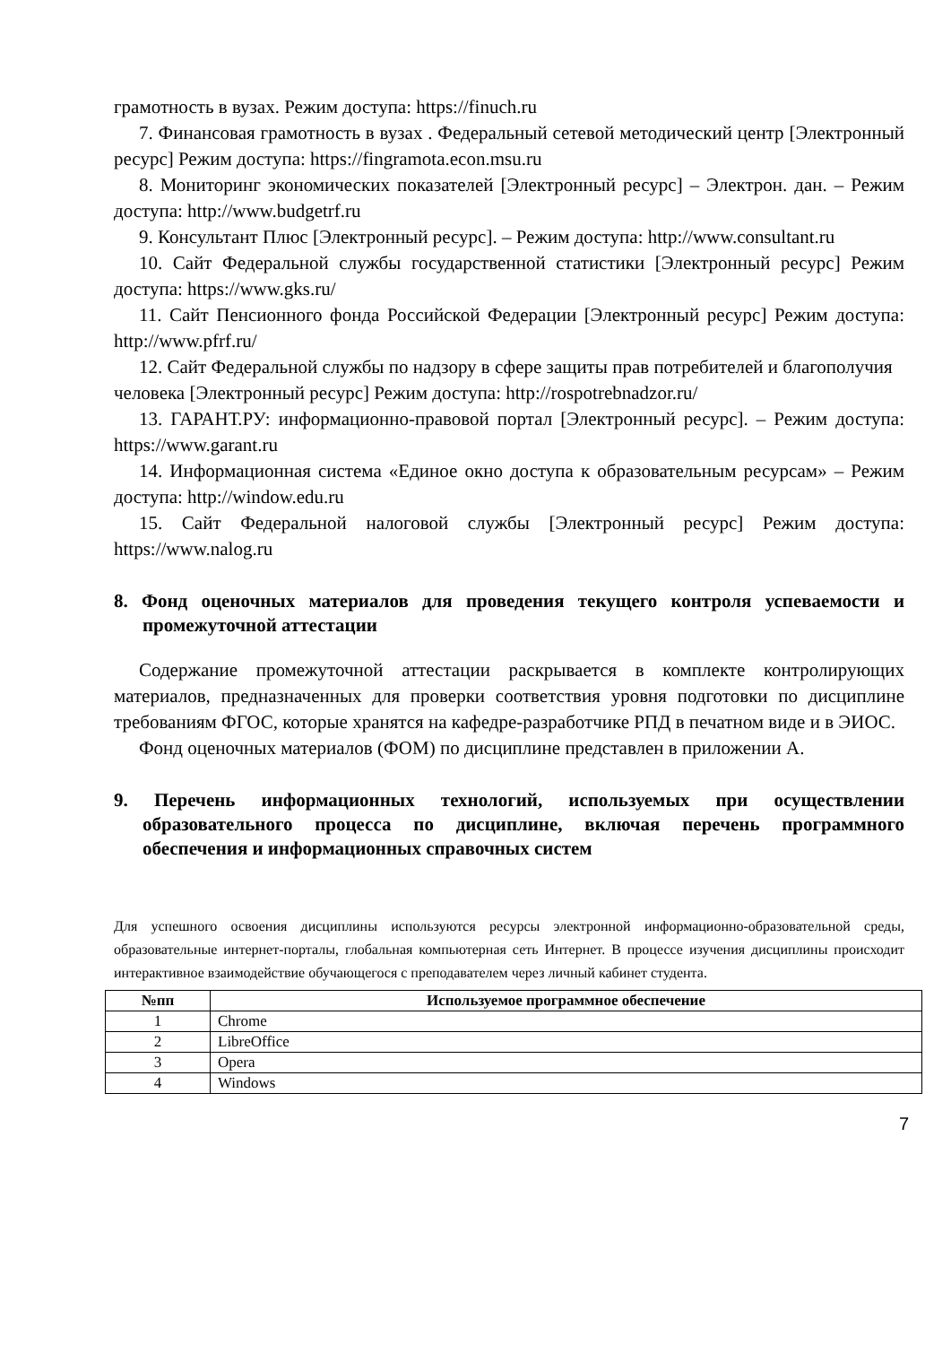грамотность в вузах. Режим доступа: https://finuch.ru
7. Финансовая грамотность в вузах . Федеральный сетевой методический центр [Электронный ресурс] Режим доступа: https://fingramota.econ.msu.ru
8. Мониторинг экономических показателей [Электронный ресурс] – Электрон. дан. – Режим доступа: http://www.budgetrf.ru
9. Консультант Плюс [Электронный ресурс]. – Режим доступа: http://www.consultant.ru
10. Сайт Федеральной службы государственной статистики [Электронный ресурс] Режим доступа: https://www.gks.ru/
11. Сайт Пенсионного фонда Российской Федерации [Электронный ресурс] Режим доступа: http://www.pfrf.ru/
12. Сайт Федеральной службы по надзору в сфере защиты прав потребителей и благополучия
человека [Электронный ресурс] Режим доступа: http://rospotrebnadzor.ru/
13. ГАРАНТ.РУ: информационно-правовой портал [Электронный ресурс]. – Режим доступа: https://www.garant.ru
14. Информационная система «Единое окно доступа к образовательным ресурсам» – Режим доступа: http://window.edu.ru
15. Сайт Федеральной налоговой службы [Электронный ресурс] Режим доступа: https://www.nalog.ru
8. Фонд оценочных материалов для проведения текущего контроля успеваемости и промежуточной аттестации
Содержание промежуточной аттестации раскрывается в комплекте контролирующих материалов, предназначенных для проверки соответствия уровня подготовки по дисциплине требованиям ФГОС, которые хранятся на кафедре-разработчике РПД в печатном виде и в ЭИОС.
Фонд оценочных материалов (ФОМ) по дисциплине представлен в приложении А.
9. Перечень информационных технологий, используемых при осуществлении образовательного процесса по дисциплине, включая перечень программного обеспечения и информационных справочных систем
Для успешного освоения дисциплины используются ресурсы электронной информационно-образовательной среды, образовательные интернет-порталы, глобальная компьютерная сеть Интернет. В процессе изучения дисциплины происходит интерактивное взаимодействие обучающегося с преподавателем через личный кабинет студента.
| №пп | Используемое программное обеспечение |
| --- | --- |
| 1 | Chrome |
| 2 | LibreOffice |
| 3 | Opera |
| 4 | Windows |
7